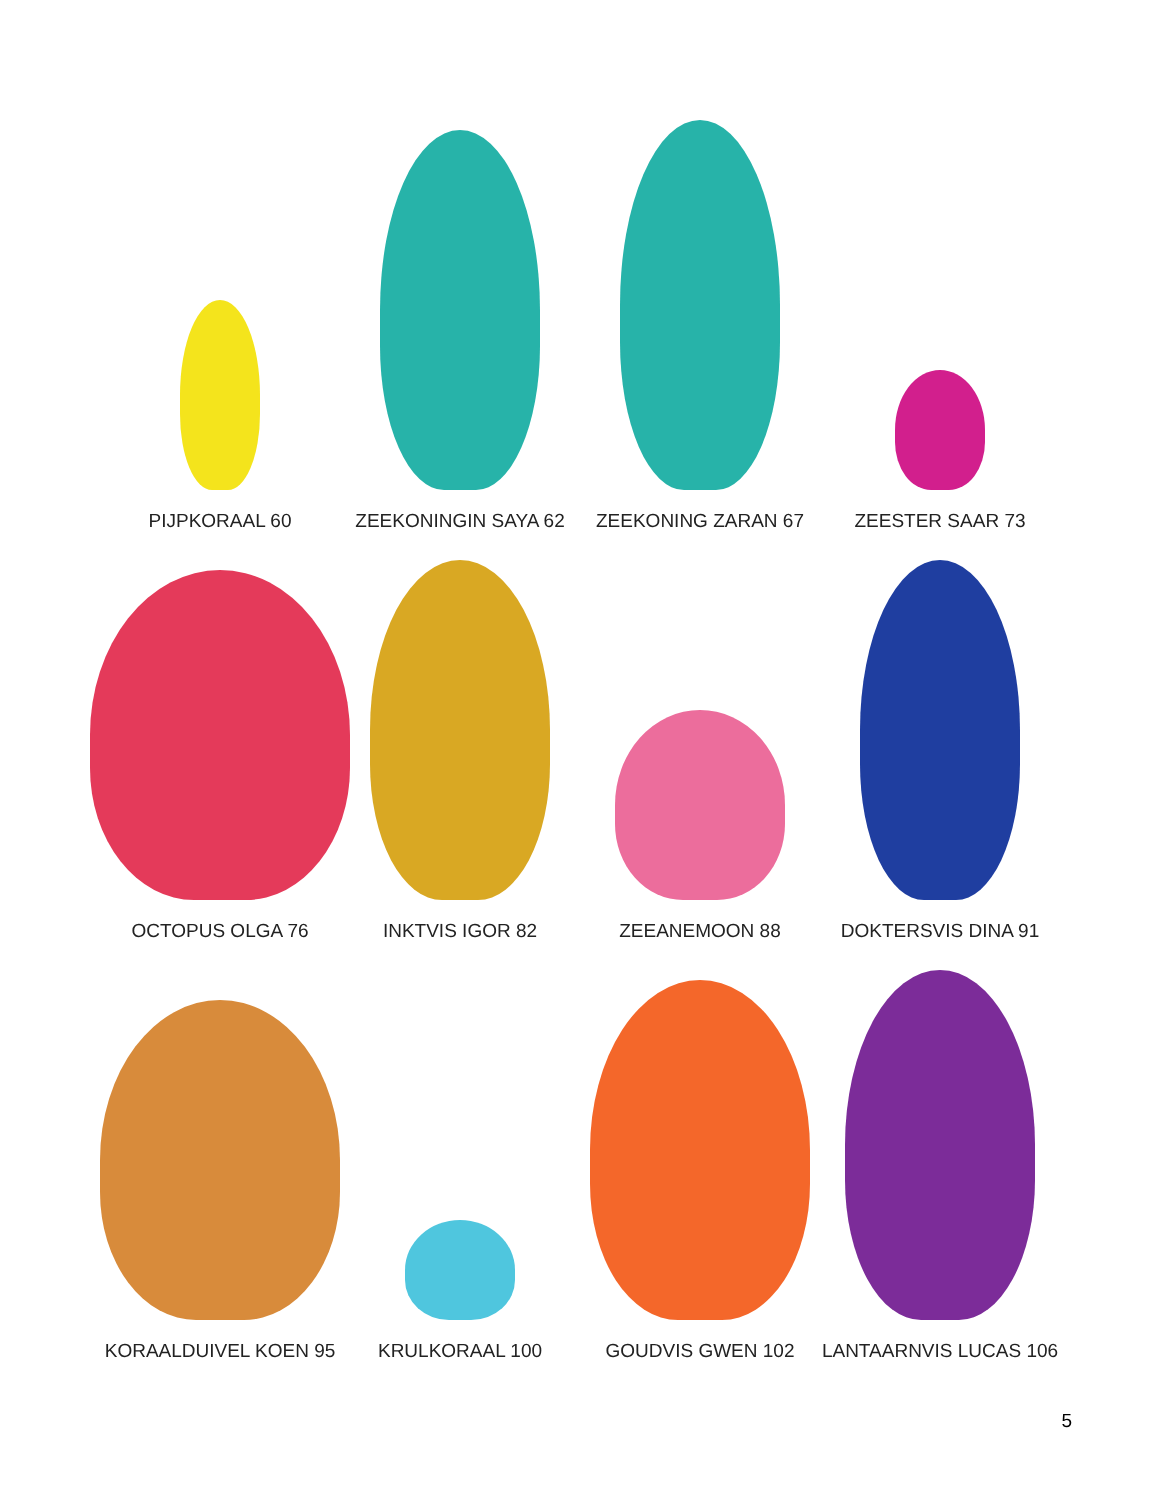PIJPKORAAL 60
ZEEKONINGIN SAYA 62
ZEEKONING ZARAN 67
ZEESTER SAAR 73
OCTOPUS OLGA 76
INKTVIS IGOR 82
ZEEANEMOON 88
DOKTERSVIS DINA 91
KORAALDUIVEL KOEN 95
KRULKORAAL 100
GOUDVIS GWEN 102
LANTAARNVIS LUCAS 106
5